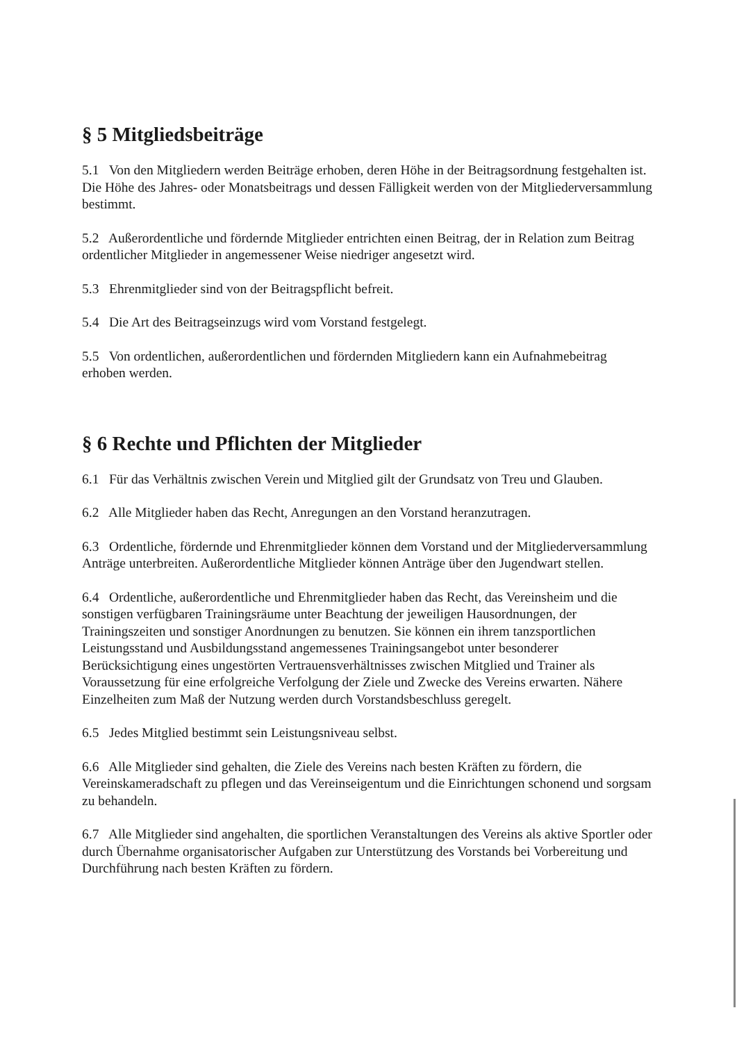§ 5 Mitgliedsbeiträge
5.1 Von den Mitgliedern werden Beiträge erhoben, deren Höhe in der Beitragsordnung festgehalten ist. Die Höhe des Jahres- oder Monatsbeitrags und dessen Fälligkeit werden von der Mitgliederversammlung bestimmt.
5.2 Außerordentliche und fördernde Mitglieder entrichten einen Beitrag, der in Relation zum Beitrag ordentlicher Mitglieder in angemessener Weise niedriger angesetzt wird.
5.3 Ehrenmitglieder sind von der Beitragspflicht befreit.
5.4 Die Art des Beitragseinzugs wird vom Vorstand festgelegt.
5.5 Von ordentlichen, außerordentlichen und fördernden Mitgliedern kann ein Aufnahmebeitrag erhoben werden.
§ 6 Rechte und Pflichten der Mitglieder
6.1 Für das Verhältnis zwischen Verein und Mitglied gilt der Grundsatz von Treu und Glauben.
6.2 Alle Mitglieder haben das Recht, Anregungen an den Vorstand heranzutragen.
6.3 Ordentliche, fördernde und Ehrenmitglieder können dem Vorstand und der Mitgliederversammlung Anträge unterbreiten. Außerordentliche Mitglieder können Anträge über den Jugendwart stellen.
6.4 Ordentliche, außerordentliche und Ehrenmitglieder haben das Recht, das Vereinsheim und die sonstigen verfügbaren Trainingsräume unter Beachtung der jeweiligen Hausordnungen, der Trainingszeiten und sonstiger Anordnungen zu benutzen. Sie können ein ihrem tanzsportlichen Leistungsstand und Ausbildungsstand angemessenes Trainingsangebot unter besonderer Berücksichtigung eines ungestörten Vertrauensverhältnisses zwischen Mitglied und Trainer als Voraussetzung für eine erfolgreiche Verfolgung der Ziele und Zwecke des Vereins erwarten. Nähere Einzelheiten zum Maß der Nutzung werden durch Vorstandsbeschluss geregelt.
6.5 Jedes Mitglied bestimmt sein Leistungsniveau selbst.
6.6 Alle Mitglieder sind gehalten, die Ziele des Vereins nach besten Kräften zu fördern, die Vereinskameradschaft zu pflegen und das Vereinseigentum und die Einrichtungen schonend und sorgsam zu behandeln.
6.7 Alle Mitglieder sind angehalten, die sportlichen Veranstaltungen des Vereins als aktive Sportler oder durch Übernahme organisatorischer Aufgaben zur Unterstützung des Vorstands bei Vorbereitung und Durchführung nach besten Kräften zu fördern.